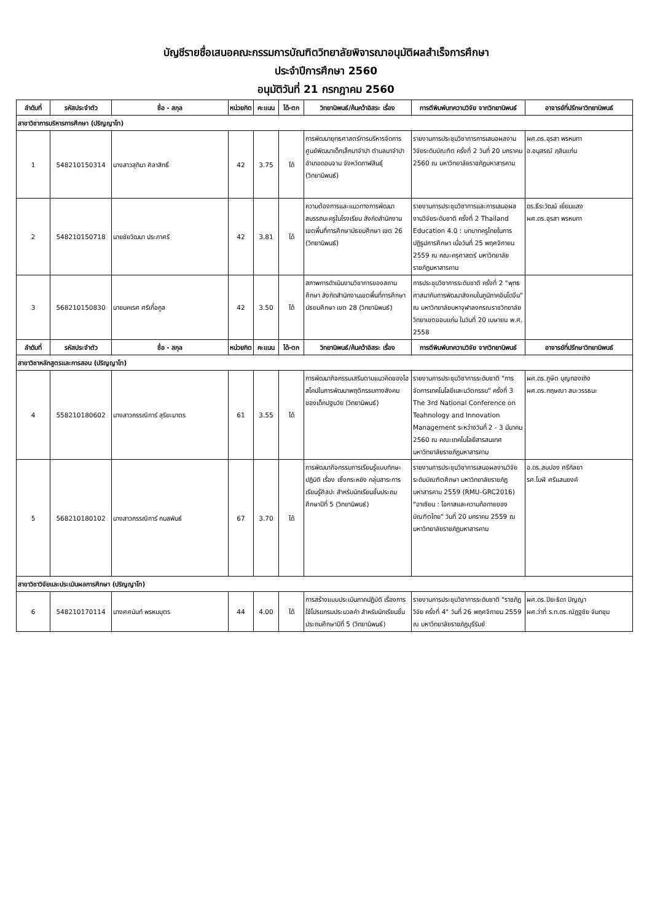บัญชีรายชื่อเสนอคณะกรรมการบัณฑิตวิทยาลัยพิจารณาอนุมัติผลสำเร็จการศึกษา
ประจำปีการศึกษา 2560
อนุมัติวันที่ 21 กรกฎาคม 2560
| ลำดับที่ | รหัสประจำตัว | ชื่อ - สกุล | หน่วยกิต | คะแนน | ได้-ตก | วิทยานิพนธ์/ค้นคว้าอิสระ เรื่อง | การตีพิมพ์บทความวิจัย จากวิทยานิพนธ์ | อาจารย์ที่ปรึกษาวิทยานิพนธ์ |
| --- | --- | --- | --- | --- | --- | --- | --- | --- |
| สาขาวิชาการบริหารการศึกษา (ปริญญาโท) | | | | | | | | |
| 1 | 548210150314 | นางสาวสุทินา ศิลาสิทธิ์ | 42 | 3.75 | ได้ | การพัฒนายุทธศาสตร์การบริหารจัดการศูนย์พัฒนาเด็กเล็กนาจำปา ตำบลนาจำปา อำเภอดอนจาน จังหวัดกาฬสินธุ์ (วิทยานิพนธ์) | รายงานการประชุมวิชาการการเสนอผลงานวิจัยระดับบัณฑิต ครั้งที่ 2 วันที่ 20 มกราคม 2560 ณ มหาวิทยาลัยราชภัฏมหาสารคาม | ผศ.ดร.อุรสา พรหมทา อ.อนุสรณ์ ฦสินแก่น |
| 2 | 548210150718 | นายชัยวัฒนา ประภาศรี | 42 | 3.81 | ได้ | ความต้องการและแนวทางการพัฒนาสมรรถนะครูในโรงเรียน สังกัดสำนักงานเขตพื้นที่การศึกษามัธยมศึกษา เขต 26 (วิทยานิพนธ์) | รายงานการประชุมวิชาการและการเสนอผลงานวิจัยระดับชาติ ครั้งที่ 2 Thailand Education 4.0 : บทบาทครูไทยในการปฏิรูปการศึกษา เมื่อวันที่ 25 พฤศจิกายน 2559 ณ คณะครุศาสตร์ มหาวิทยาลัยราชภัฏมหาสารคาม | ดร.ธีระวัฒน์ เยี่ยมแสง ผศ.ดร.อุรสา พรหมทา |
| 3 | 568210150830 | นายนคเรศ ศรีเกื้อกูล | 42 | 3.50 | ได้ | สภาพการดำเนินงานวิชาการของสถานศึกษา สังกัดสำนักงานเขตพื้นที่การศึกษามัธยมศึกษา เขต 28 (วิทยานิพนธ์) | การประชุมวิชาการระดับชาติ ครั้งที่ 2 "พุทธศาสนากับการพัฒนาสังคมในภูมิภาคอินโดจีน" ณ มหาวิทยาลัยมหาจุฬาลงกรณราชวิทยาลัย วิทยาเขตขอนแก่น ในวันที่ 20 เมษายน พ.ศ. 2558 | |
| ลำดับที่ | รหัสประจำตัว | ชื่อ - สกุล | หน่วยกิต | คะแนน | ได้-ตก | วิทยานิพนธ์/ค้นคว้าอิสระ เรื่อง | การตีพิมพ์บทความวิจัย จากวิทยานิพนธ์ | อาจารย์ที่ปรึกษาวิทยานิพนธ์ |
| สาขาวิชาหลักสูตรและการสอน (ปริญญาโท) | | | | | | | | |
| 4 | 558210180602 | นางสาวกรรณิการ์ สุริยะมาตร | 61 | 3.55 | ได้ | การพัฒนากิจกรรมเสริมตามแนวคิดของไฮสโคปในการพัฒนาพฤติกรรมทางสังคมของเด็กปฐมวัย (วิทยานิพนธ์) | รายงานการประชุมวิชาการระดับชาติ "การจัดการเทคโนโลยีและนวัตกรรม" ครั้งที่ 3 The 3rd National Conference on Teahnology and Innovation Management ระหว่างวันที่ 2 - 3 มีนาคม 2560 ณ คณะเทคโนโลยีสารสนเทศ มหาวิทยาลัยราชภัฏมหาสารคาม | ผศ.ดร.ภูษิต บุญทองเถิง ผศ.ดร.กฤษณา สมะวรรธนะ |
| 5 | 568210180102 | นางสาวกรรณิการ์ กมลพันธ์ | 67 | 3.70 | ได้ | การพัฒนากิจกรรมการเรียนรู้แบบทักษะปฏิบัติ เรื่อง เซิ้งกระหยัง กลุ่มสาระการเรียนรู้ศิลปะ สำหรับนักเรียนชั้นประถมศึกษาปีที่ 5 (วิทยานิพนธ์) | รายงานการประชุมวิชาการเสนอผลงานวิจัยระดับบัณฑิตศึกษา มหาวิทยาลัยราชภัฏมหาสารคาม 2559 (RMU-GRC2016) "อาเซียน : โอกาสและความท้อทายของบัณฑิตไทย" วันที่ 20 มกราคม 2559 ณ มหาวิทยาลัยราชภัฏมหาสารคาม | อ.ดร.สมปอง ศรีกัลยา รศ.โมฬี ศรีแสนยงค์ |
| สาขาวิชาวิจัยและประเมินผลการศึกษา (ปริญญาโท) | | | | | | | | |
| 6 | 548210170114 | นางศศนันท์ พรหมบุตร | 44 | 4.00 | ได้ | การสร้างแบบประเมินภาคปฏิบัติ เรื่องการใช้โปรแกรมประมวลคำ สำหรับนักเรียนชั้นประถมศึกษาปีที่ 5 (วิทยานิพนธ์) | รายงานการประชุมวิชาการระดับชาติ "ราชภัฏวิจัย ครั้งที่ 4" วันที่ 26 พฤศจิกายน 2559 ณ มหาวิทยาลัยราชภัฏบุรีรัมย์ | ผศ.ดร.ปิยะธิดา ปัญญา ผศ.ว่าที่ ร.ท.ดร.ณัฏฐชัย จันทชุม |